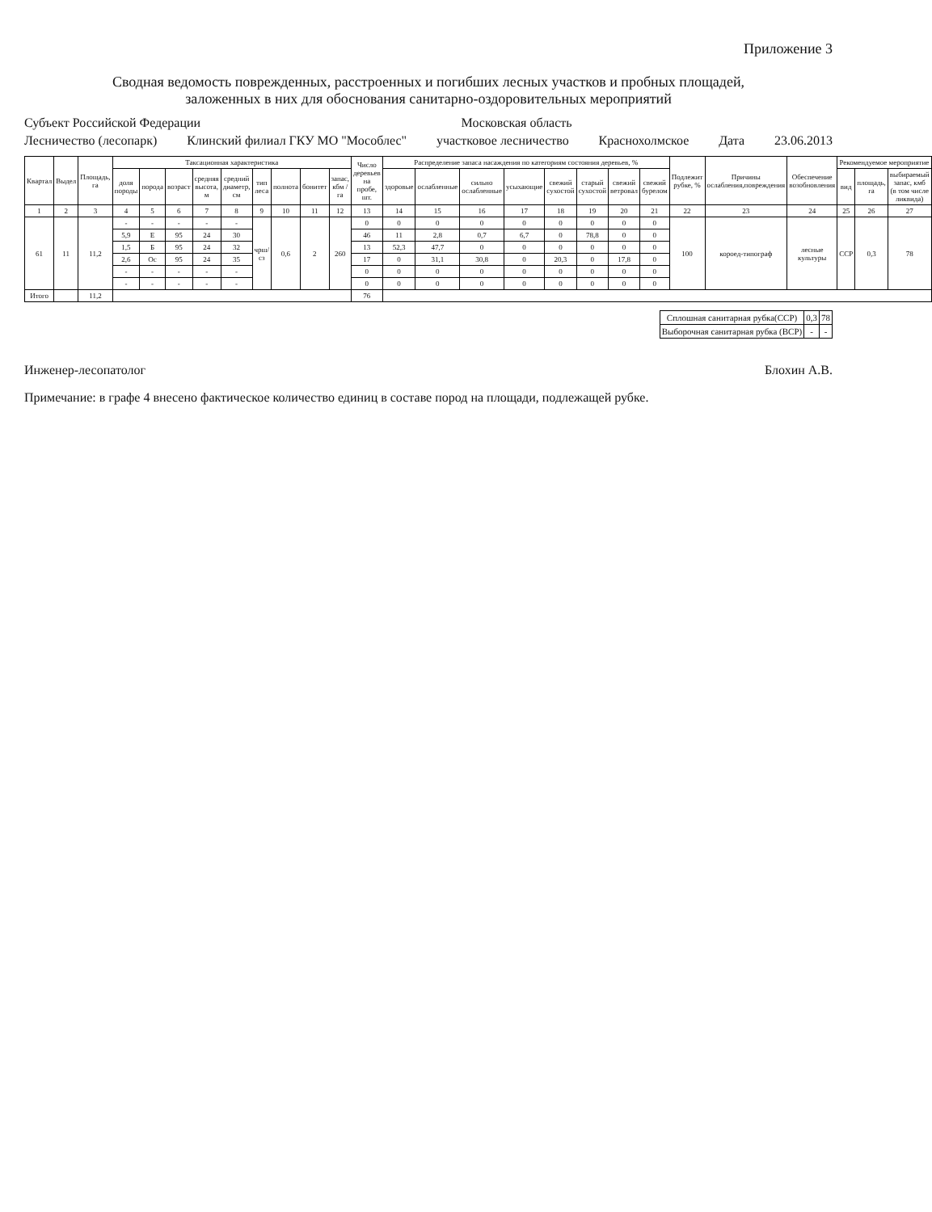Приложение 3
Сводная ведомость поврежденных, расстроенных и погибших лесных участков и пробных площадей,
заложенных в них для обоснования санитарно-оздоровительных мероприятий
Субъект Российской Федерации Московская область
Лесничество (лесопарк) Клинский филиал ГКУ МО "Мособлес" участковое лесничество Краснохолмское Дата 23.06.2013
| Квартал | Выдел | Площадь, га | Таксационная характеристика | | | | | | | | | Число деревьев на пробе, шт. | Распределение запаса насаждения по категориям состояния деревьев, % | | | | | | | | Подлежит рубке, % | Причины ослабления,повреждения | Обеспечение возобновления | Рекомендуемое мероприятие | | |
| --- | --- | --- | --- | --- | --- | --- | --- | --- | --- | --- | --- | --- | --- | --- | --- | --- | --- | --- | --- | --- | --- | --- | --- | --- | --- | --- |
| | | | доля породы | порода | возраст | средняя высота, м | средний диаметр, см | тип леса | полнота | бонитет | запас, кбм /га | | здоровые | ослабленные | сильно ослабленные | усыхающие | свежий сухостой | старый сухостой | свежий ветровал | свежий бурелом | | | | вид | площадь, га | выбираемый запас, кмб (в том числе ликвида) |
| 1 | 2 | 3 | 4 | 5 | 6 | 7 | 8 | 9 | 10 | 11 | 12 | 13 | 14 | 15 | 16 | 17 | 18 | 19 | 20 | 21 | 22 | 23 | 24 | 25 | 26 | 27 |
| 61 | 11 | 11,2 | - | - | - | - | - | чрш/сз | 0,6 | 2 | 260 | 0 | 0 | 0 | 0 | 0 | 0 | 0 | 0 | 0 | 100 | короед-типограф | лесные культуры | ССР | 0,3 | 78 |
| | | | 5,9 | Е | 95 | 24 | 30 | | | | | 46 | 11 | 2,8 | 0,7 | 6,7 | 0 | 78,8 | 0 | 0 | | | | | | |
| | | | 1,5 | Б | 95 | 24 | 32 | | | | | 13 | 52,3 | 47,7 | 0 | 0 | 0 | 0 | 0 | 0 | | | | | | |
| | | | 2,6 | Ос | 95 | 24 | 35 | | | | | 17 | 0 | 31,1 | 30,8 | 0 | 20,3 | 0 | 17,8 | 0 | | | | | | |
| | | | - | - | - | - | - | | | | | 0 | 0 | 0 | 0 | 0 | 0 | 0 | 0 | 0 | | | | | | |
| | | | - | - | - | - | - | | | | | 0 | 0 | 0 | 0 | 0 | 0 | 0 | 0 | 0 | | | | | | |
| Итого | | 11,2 | | | | | | | | | | 76 | | | | | | | | | | | | | | |
| Сплошная санитарная рубка(ССР) | 0,3 | 78 |
| Выборочная санитарная рубка (ВСР) | - | - |
Инженер-лесопатолог Блохин А.В.
Примечание: в графе 4 внесено фактическое количество единиц в составе пород на площади, подлежащей рубке.